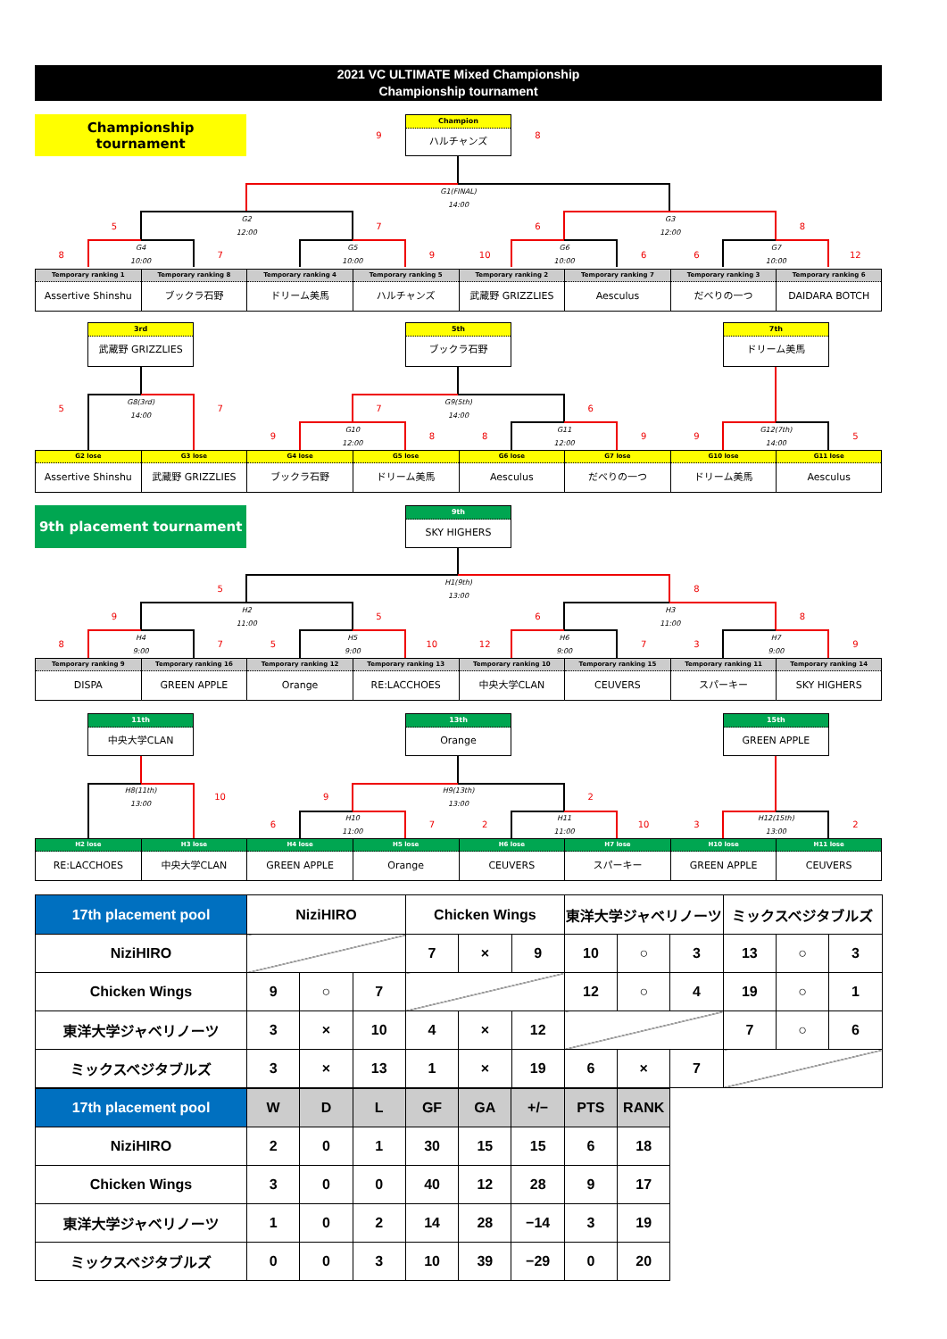2021 VC ULTIMATE Mixed Championship
Championship tournament
Championship
tournament
9
Champion
ハルチャンズ
8
G1(FINAL)
14:00
5
G2
12:00
7
6
G3
12:00
8
8
G4
10:00
7
G5
10:00
9
10
G6
10:00
6
6
G7
10:00
12
Temporary ranking 1
Assertive Shinshu
Temporary ranking 8
ブックラ石野
Temporary ranking 4
ドリーム美馬
Temporary ranking 5
ハルチャンズ
Temporary ranking 2
武蔵野 GRIZZLIES
Temporary ranking 7
Aesculus
Temporary ranking 3
だべりの一つ
Temporary ranking 6
DAIDARA BOTCH
3rd
武蔵野 GRIZZLIES
5th
ブックラ石野
7th
ドリーム美馬
5
G8(3rd)
14:00
7
7
G9(5th)
14:00
6
9
G10
12:00
8
8
G11
12:00
9
9
G12(7th)
14:00
5
G2 lose
Assertive Shinshu
G3 lose
武蔵野 GRIZZLIES
G4 lose
ブックラ石野
G5 lose
ドリーム美馬
G6 lose
Aesculus
G7 lose
だべりの一つ
G10 lose
ドリーム美馬
G11 lose
Aesculus
9th placement tournament
9th
SKY HIGHERS
5
H1(9th)
13:00
8
9
H2
11:00
5
6
H3
11:00
8
8
H4
9:00
7
5
H5
9:00
10
12
H6
9:00
7
3
H7
9:00
9
Temporary ranking 9
DISPA
Temporary ranking 16
GREEN APPLE
Temporary ranking 12
Orange
Temporary ranking 13
RE:LACCHOES
Temporary ranking 10
中央大学CLAN
Temporary ranking 15
CEUVERS
Temporary ranking 11
スパーキー
Temporary ranking 14
SKY HIGHERS
11th
中央大学CLAN
13th
Orange
15th
GREEN APPLE
H8(11th)
13:00
10
9
H9(13th)
13:00
2
6
H10
11:00
7
2
H11
11:00
10
3
H12(15th)
13:00
2
H2 lose
RE:LACCHOES
H3 lose
中央大学CLAN
H4 lose
GREEN APPLE
H5 lose
Orange
H6 lose
CEUVERS
H7 lose
スパーキー
H10 lose
GREEN APPLE
H11 lose
CEUVERS
| 17th placement pool | NiziHIRO | | | Chicken Wings | | | 東洋大学ジャベリノーツ | | | ミックスベジタブルズ | | |
| --- | --- | --- | --- | --- | --- | --- | --- | --- | --- | --- | --- | --- |
| NiziHIRO | | | | 7 | × | 9 | 10 | ○ | 3 | 13 | ○ | 3 |
| Chicken Wings | 9 | ○ | 7 | | | | 12 | ○ | 4 | 19 | ○ | 1 |
| 東洋大学ジャベリノーツ | 3 | × | 10 | 4 | × | 12 | | | | 7 | ○ | 6 |
| ミックスベジタブルズ | 3 | × | 13 | 1 | × | 19 | 6 | × | 7 | | | |
| 17th placement pool | W | D | L | GF | GA | +/− | PTS | RANK |
| --- | --- | --- | --- | --- | --- | --- | --- | --- |
| NiziHIRO | 2 | 0 | 1 | 30 | 15 | 15 | 6 | 18 |
| Chicken Wings | 3 | 0 | 0 | 40 | 12 | 28 | 9 | 17 |
| 東洋大学ジャベリノーツ | 1 | 0 | 2 | 14 | 28 | −14 | 3 | 19 |
| ミックスベジタブルズ | 0 | 0 | 3 | 10 | 39 | −29 | 0 | 20 |